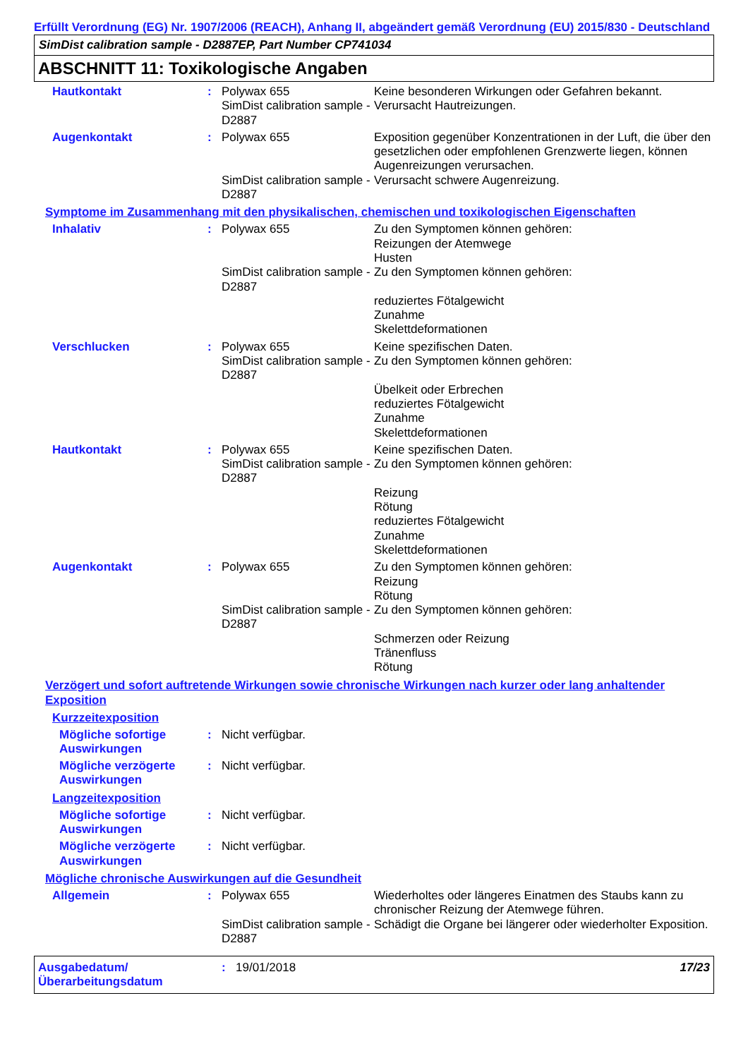Erfüllt Verordnung (EG) Nr. 1907/2006 (REACH), Anhang II, abgeändert gemäß Verordnung (EU) 2015/830 - Deutschland
SimDist calibration sample - D2887EP, Part Number CP741034
ABSCHNITT 11: Toxikologische Angaben
Hautkontakt : Polywax 655
SimDist calibration sample - D2887
Keine besonderen Wirkungen oder Gefahren bekannt.
Verursacht Hautreizungen.
Augenkontakt : Polywax 655
SimDist calibration sample - D2887
Exposition gegenüber Konzentrationen in der Luft, die über den gesetzlichen oder empfohlenen Grenzwerte liegen, können Augenreizungen verursachen.
Verursacht schwere Augenreizung.
Symptome im Zusammenhang mit den physikalischen, chemischen und toxikologischen Eigenschaften
Inhalativ : Polywax 655
SimDist calibration sample - D2887
Zu den Symptomen können gehören:
Reizungen der Atemwege
Husten
Zu den Symptomen können gehören:
reduziertes Fötalgewicht
Zunahme
Skelettdeformationen
Verschlucken : Polywax 655
SimDist calibration sample - D2887
Keine spezifischen Daten.
Zu den Symptomen können gehören:
Übelkeit oder Erbrechen
reduziertes Fötalgewicht
Zunahme
Skelettdeformationen
Hautkontakt : Polywax 655
SimDist calibration sample - D2887
Keine spezifischen Daten.
Zu den Symptomen können gehören:
Reizung
Rötung
reduziertes Fötalgewicht
Zunahme
Skelettdeformationen
Augenkontakt : Polywax 655
SimDist calibration sample - D2887
Zu den Symptomen können gehören:
Reizung
Rötung
Zu den Symptomen können gehören:
Schmerzen oder Reizung
Tränenfluss
Rötung
Verzögert und sofort auftretende Wirkungen sowie chronische Wirkungen nach kurzer oder lang anhaltender Exposition
Kurzzeitexposition
Mögliche sofortige Auswirkungen
: Nicht verfügbar.
Mögliche verzögerte Auswirkungen
: Nicht verfügbar.
Langzeitexposition
Mögliche sofortige Auswirkungen
: Nicht verfügbar.
Mögliche verzögerte Auswirkungen
: Nicht verfügbar.
Mögliche chronische Auswirkungen auf die Gesundheit
Allgemein : Polywax 655
SimDist calibration sample - D2887
Wiederholtes oder längeres Einatmen des Staubs kann zu chronischer Reizung der Atemwege führen.
Schädigt die Organe bei längerer oder wiederholter Exposition.
Ausgabedatum/ Überarbeitungsdatum
: 19/01/2018 17/23